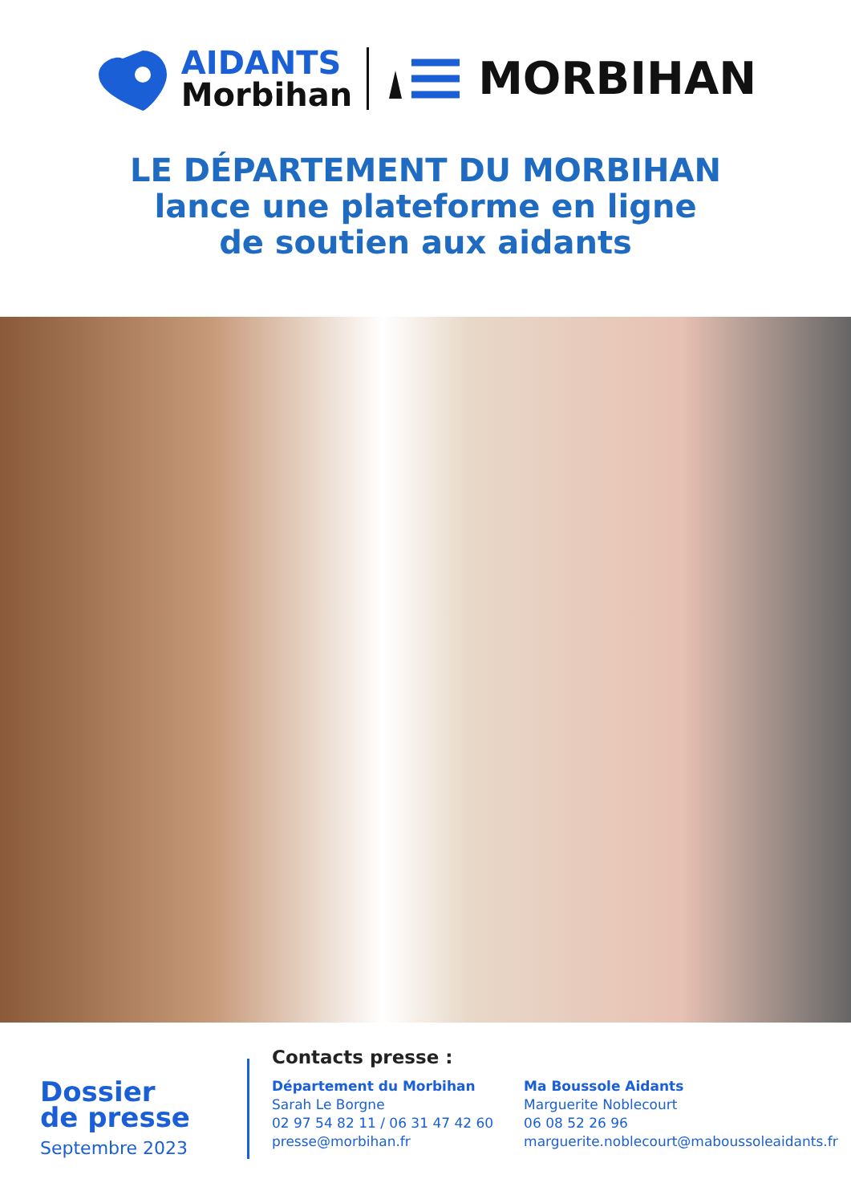AIDANTS
Morbihan
MORBIHAN
LE DÉPARTEMENT DU MORBIHAN
lance une plateforme en ligne
de soutien aux aidants
Dossier
de presse
Septembre 2023
Contacts presse :
Département du Morbihan
Sarah Le Borgne
02 97 54 82 11 / 06 31 47 42 60
presse@morbihan.fr
Ma Boussole Aidants
Marguerite Noblecourt
06 08 52 26 96
marguerite.noblecourt@maboussoleaidants.fr